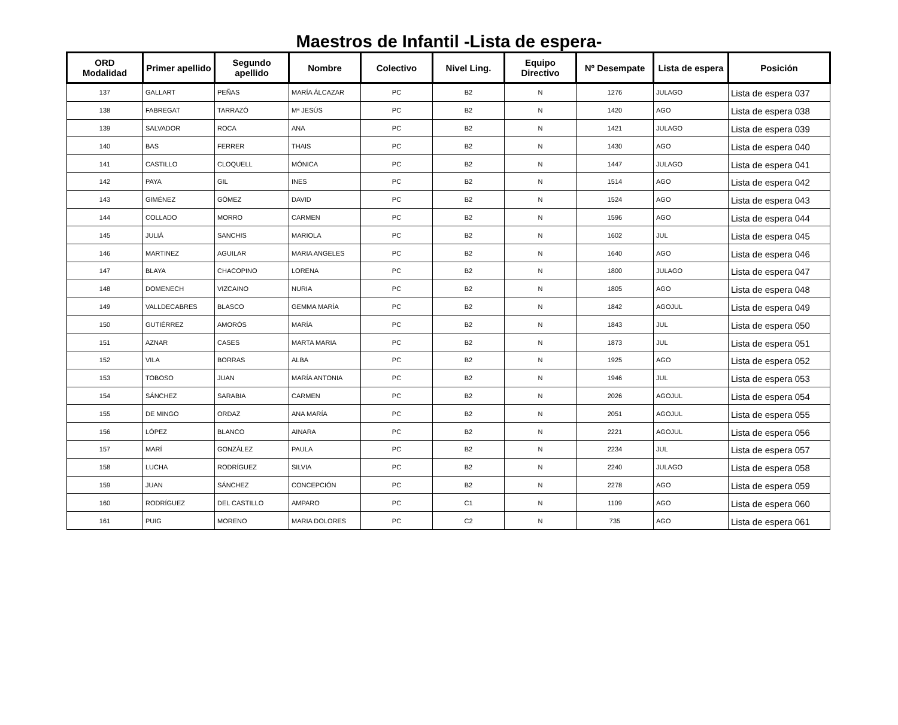Maestros de Infantil -Lista de espera-
| ORD Modalidad | Primer apellido | Segundo apellido | Nombre | Colectivo | Nivel Ling. | Equipo Directivo | Nº Desempate | Lista de espera | Posición |
| --- | --- | --- | --- | --- | --- | --- | --- | --- | --- |
| 137 | GALLART | PEÑAS | MARÍA ÁLCAZAR | PC | B2 | N | 1276 | JULAGO | Lista de espera 037 |
| 138 | FABREGAT | TARRAZÓ | Mª JESÚS | PC | B2 | N | 1420 | AGO | Lista de espera 038 |
| 139 | SALVADOR | ROCA | ANA | PC | B2 | N | 1421 | JULAGO | Lista de espera 039 |
| 140 | BAS | FERRER | THAIS | PC | B2 | N | 1430 | AGO | Lista de espera 040 |
| 141 | CASTILLO | CLOQUELL | MÓNICA | PC | B2 | N | 1447 | JULAGO | Lista de espera 041 |
| 142 | PAYA | GIL | INES | PC | B2 | N | 1514 | AGO | Lista de espera 042 |
| 143 | GIMÉNEZ | GÓMEZ | DAVID | PC | B2 | N | 1524 | AGO | Lista de espera 043 |
| 144 | COLLADO | MORRO | CARMEN | PC | B2 | N | 1596 | AGO | Lista de espera 044 |
| 145 | JULIÀ | SANCHIS | MARIOLA | PC | B2 | N | 1602 | JUL | Lista de espera 045 |
| 146 | MARTINEZ | AGUILAR | MARIA ANGELES | PC | B2 | N | 1640 | AGO | Lista de espera 046 |
| 147 | BLAYA | CHACOPINO | LORENA | PC | B2 | N | 1800 | JULAGO | Lista de espera 047 |
| 148 | DOMENECH | VIZCAINO | NURIA | PC | B2 | N | 1805 | AGO | Lista de espera 048 |
| 149 | VALLDECABRES | BLASCO | GEMMA MARÍA | PC | B2 | N | 1842 | AGOJUL | Lista de espera 049 |
| 150 | GUTIÉRREZ | AMORÓS | MARÍA | PC | B2 | N | 1843 | JUL | Lista de espera 050 |
| 151 | AZNAR | CASES | MARTA MARIA | PC | B2 | N | 1873 | JUL | Lista de espera 051 |
| 152 | VILA | BORRAS | ALBA | PC | B2 | N | 1925 | AGO | Lista de espera 052 |
| 153 | TOBOSO | JUAN | MARÍA ANTONIA | PC | B2 | N | 1946 | JUL | Lista de espera 053 |
| 154 | SÁNCHEZ | SARABIA | CARMEN | PC | B2 | N | 2026 | AGOJUL | Lista de espera 054 |
| 155 | DE MINGO | ORDAZ | ANA MARÍA | PC | B2 | N | 2051 | AGOJUL | Lista de espera 055 |
| 156 | LÓPEZ | BLANCO | AINARA | PC | B2 | N | 2221 | AGOJUL | Lista de espera 056 |
| 157 | MARÍ | GONZÁLEZ | PAULA | PC | B2 | N | 2234 | JUL | Lista de espera 057 |
| 158 | LUCHA | RODRÍGUEZ | SILVIA | PC | B2 | N | 2240 | JULAGO | Lista de espera 058 |
| 159 | JUAN | SÁNCHEZ | CONCEPCIÓN | PC | B2 | N | 2278 | AGO | Lista de espera 059 |
| 160 | RODRÍGUEZ | DEL CASTILLO | AMPARO | PC | C1 | N | 1109 | AGO | Lista de espera 060 |
| 161 | PUIG | MORENO | MARIA DOLORES | PC | C2 | N | 735 | AGO | Lista de espera 061 |